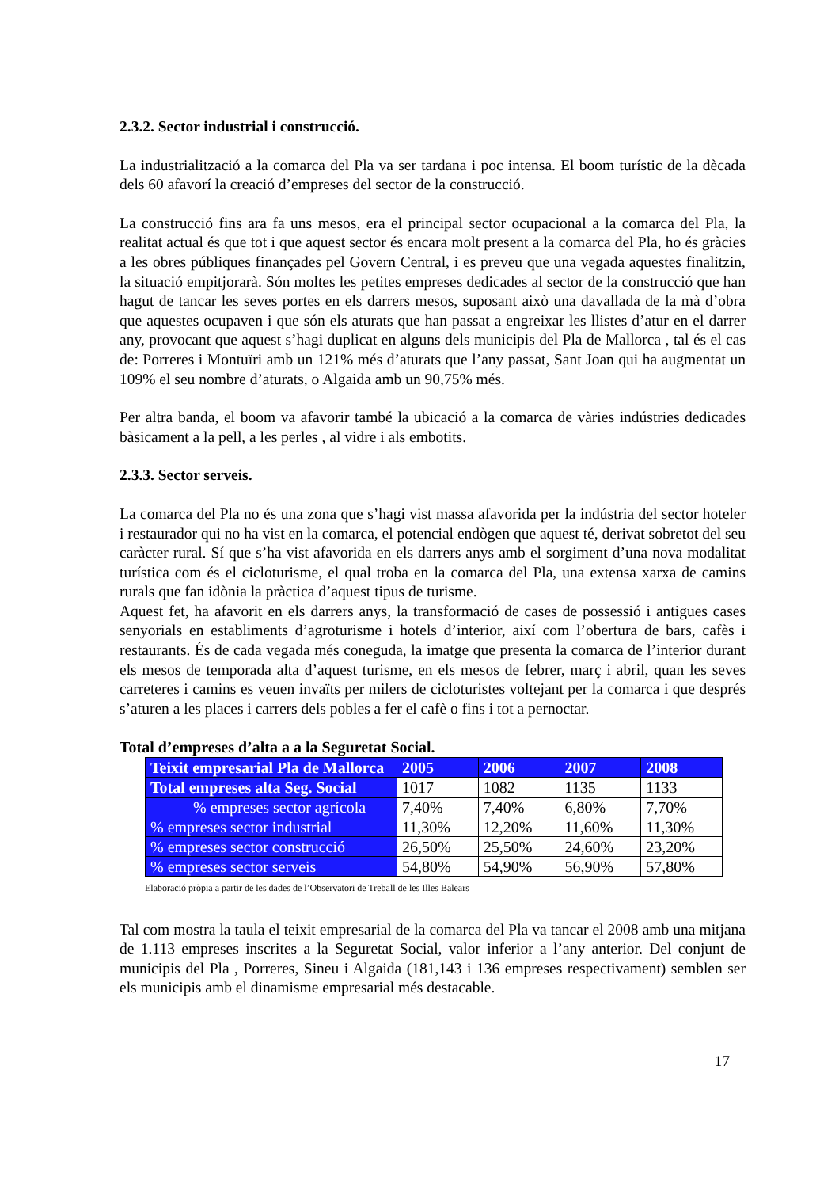2.3.2. Sector industrial i construcció.
La industrialització a la comarca del Pla va ser tardana i poc intensa. El boom turístic de la dècada dels 60 afavorí la creació d’empreses del sector de la construcció.
La construcció fins ara fa uns mesos, era el principal sector ocupacional a la comarca del Pla, la realitat actual és que tot i que aquest sector és encara molt present a la comarca del Pla, ho és gràcies a les obres públiques finançades pel Govern Central, i es preveu que una vegada aquestes finalitzin, la situació empitjorarà. Són moltes les petites empreses dedicades al sector de la construcció que han hagut de tancar les seves portes en els darrers mesos, suposant això una davallada de la mà d’obra que aquestes ocupaven i que són els aturats que han passat a engreixar les llistes d’atur en el darrer any, provocant que aquest s’hagi duplicat en alguns dels municipis del Pla de Mallorca , tal és el cas de: Porreres i Montuïri amb un 121% més d’aturats que l’any passat, Sant Joan qui ha augmentat un 109% el seu nombre d’aturats, o Algaida amb un 90,75% més.
Per altra banda, el boom va afavorir també la ubicació a la comarca de vàries indústries dedicades bàsicament a la pell, a les perles , al vidre i als embotits.
2.3.3. Sector serveis.
La comarca del Pla no és una zona que s’hagi vist massa afavorida per la indústria del sector hoteler i restaurador qui no ha vist en la comarca, el potencial endògen que aquest té, derivat sobretot del seu caràcter rural. Sí que s’ha vist afavorida en els darrers anys amb el sorgiment d’una nova modalitat turística com és el cicloturisme, el qual troba en la comarca del Pla, una extensa xarxa de camins rurals que fan idònia la pràctica d’aquest tipus de turisme.
Aquest fet, ha afavorit en els darrers anys, la transformació de cases de possessió i antigues cases senyorials en establiments d’agroturisme i hotels d’interior, així com l’obertura de bars, cafès i restaurants. És de cada vegada més coneguda, la imatge que presenta la comarca de l’interior durant els mesos de temporada alta d’aquest turisme, en els mesos de febrer, març i abril, quan les seves carreteres i camins es veuen invaïts per milers de cicloturistes voltejant per la comarca i que després s’aturen a les places i carrers dels pobles a fer el cafè o fins i tot a pernoctar.
Total d’empreses d’alta a a la Seguretat Social.
| Teixit empresarial Pla de Mallorca | 2005 | 2006 | 2007 | 2008 |
| --- | --- | --- | --- | --- |
| Total empreses alta Seg. Social | 1017 | 1082 | 1135 | 1133 |
| % empreses sector agrícola | 7,40% | 7,40% | 6,80% | 7,70% |
| % empreses sector industrial | 11,30% | 12,20% | 11,60% | 11,30% |
| % empreses sector construcció | 26,50% | 25,50% | 24,60% | 23,20% |
| % empreses sector serveis | 54,80% | 54,90% | 56,90% | 57,80% |
Elaboració pròpia a partir de les dades de l’Observatori de Treball de les Illes Balears
Tal com mostra la taula el teixit empresarial de la comarca del Pla va tancar el 2008 amb una mitjana de 1.113 empreses inscrites a la Seguretat Social, valor inferior a l’any anterior. Del conjunt de municipis del Pla , Porreres, Sineu i Algaida (181,143 i 136 empreses respectivament) semblen ser els municipis amb el dinamisme empresarial més destacable.
17